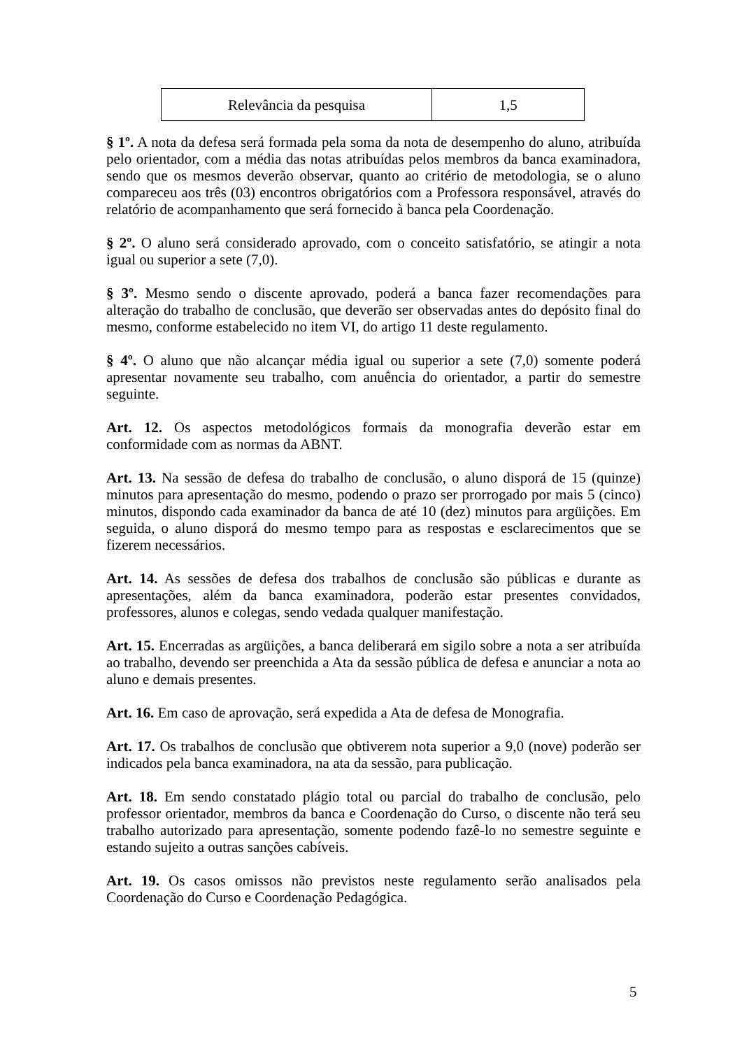| Relevância da pesquisa | 1,5 |
§ 1º. A nota da defesa será formada pela soma da nota de desempenho do aluno, atribuída pelo orientador, com a média das notas atribuídas pelos membros da banca examinadora, sendo que os mesmos deverão observar, quanto ao critério de metodologia, se o aluno compareceu aos três (03) encontros obrigatórios com a Professora responsável, através do relatório de acompanhamento que será fornecido à banca pela Coordenação.
§ 2º. O aluno será considerado aprovado, com o conceito satisfatório, se atingir a nota igual ou superior a sete (7,0).
§ 3º. Mesmo sendo o discente aprovado, poderá a banca fazer recomendações para alteração do trabalho de conclusão, que deverão ser observadas antes do depósito final do mesmo, conforme estabelecido no item VI, do artigo 11 deste regulamento.
§ 4º. O aluno que não alcançar média igual ou superior a sete (7,0) somente poderá apresentar novamente seu trabalho, com anuência do orientador, a partir do semestre seguinte.
Art. 12. Os aspectos metodológicos formais da monografia deverão estar em conformidade com as normas da ABNT.
Art. 13. Na sessão de defesa do trabalho de conclusão, o aluno disporá de 15 (quinze) minutos para apresentação do mesmo, podendo o prazo ser prorrogado por mais 5 (cinco) minutos, dispondo cada examinador da banca de até 10 (dez) minutos para argüições. Em seguida, o aluno disporá do mesmo tempo para as respostas e esclarecimentos que se fizerem necessários.
Art. 14. As sessões de defesa dos trabalhos de conclusão são públicas e durante as apresentações, além da banca examinadora, poderão estar presentes convidados, professores, alunos e colegas, sendo vedada qualquer manifestação.
Art. 15. Encerradas as argüições, a banca deliberará em sigilo sobre a nota a ser atribuída ao trabalho, devendo ser preenchida a Ata da sessão pública de defesa e anunciar a nota ao aluno e demais presentes.
Art. 16. Em caso de aprovação, será expedida a Ata de defesa de Monografia.
Art. 17. Os trabalhos de conclusão que obtiverem nota superior a 9,0 (nove) poderão ser indicados pela banca examinadora, na ata da sessão, para publicação.
Art. 18. Em sendo constatado plágio total ou parcial do trabalho de conclusão, pelo professor orientador, membros da banca e Coordenação do Curso, o discente não terá seu trabalho autorizado para apresentação, somente podendo fazê-lo no semestre seguinte e estando sujeito a outras sanções cabíveis.
Art. 19. Os casos omissos não previstos neste regulamento serão analisados pela Coordenação do Curso e Coordenação Pedagógica.
5